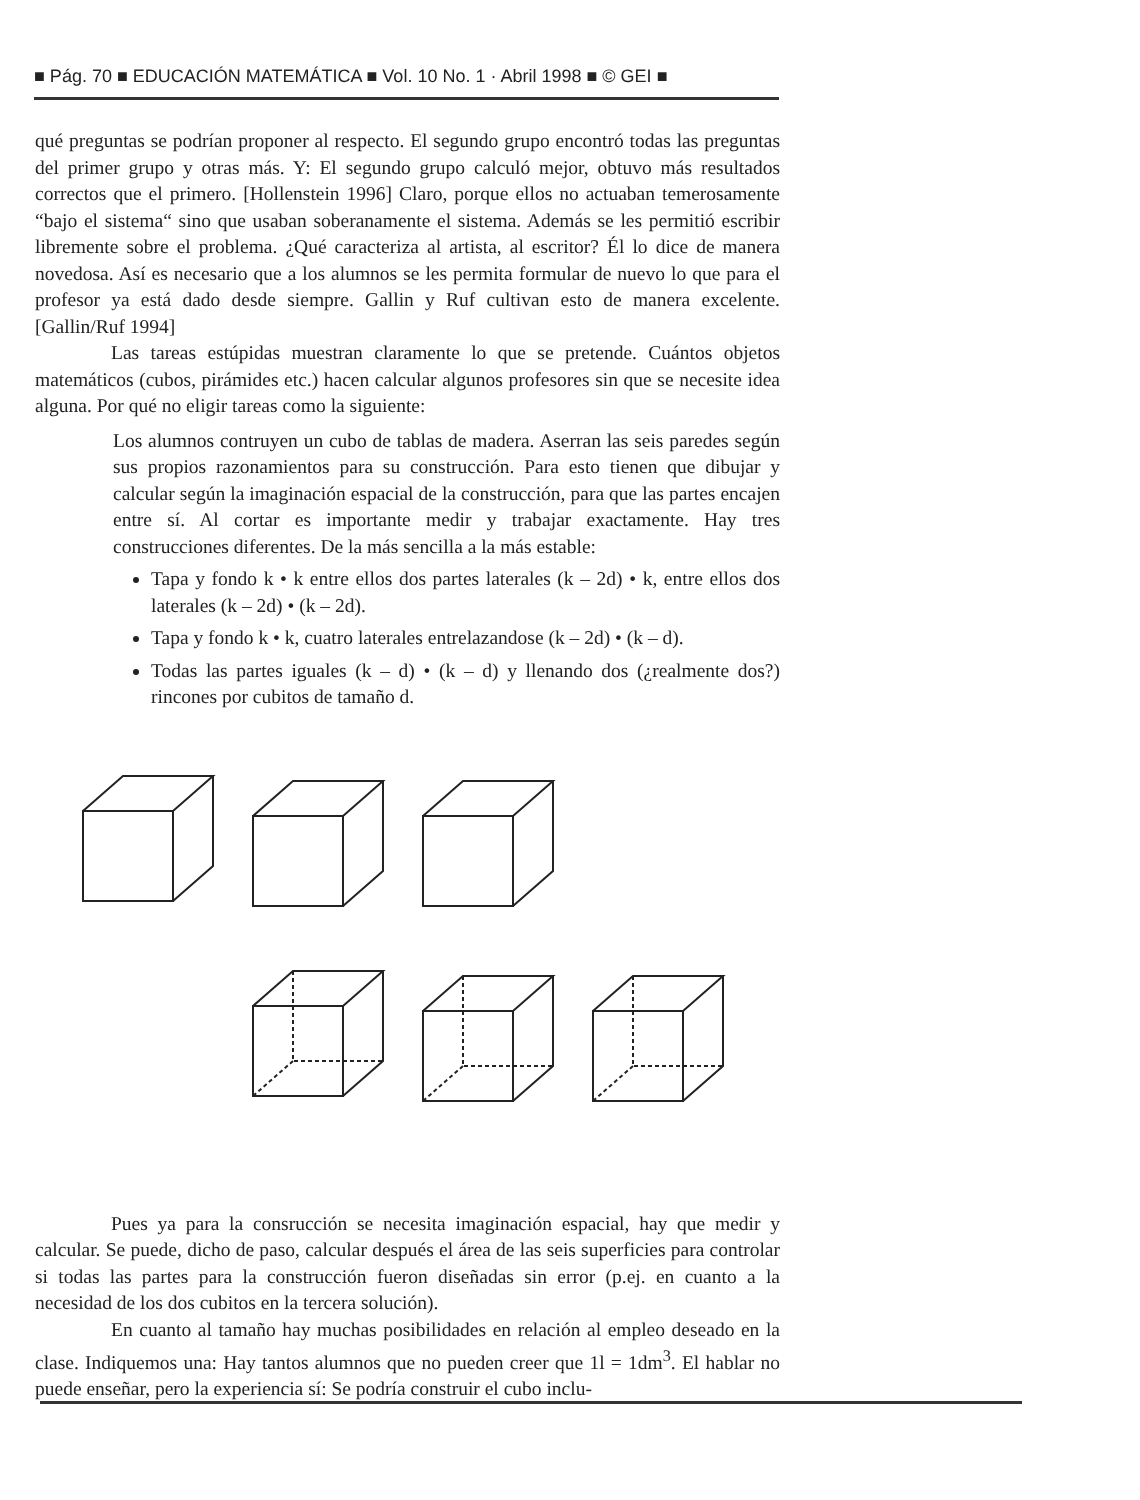■ Pág. 70 ■ EDUCACIÓN MATEMÁTICA ■ Vol. 10 No. 1 · Abril 1998 ■ © GEI ■
qué preguntas se podrían proponer al respecto. El segundo grupo encontró todas las preguntas del primer grupo y otras más. Y: El segundo grupo calculó mejor, obtuvo más resultados correctos que el primero. [Hollenstein 1996] Claro, porque ellos no actuaban temerosamente “bajo el sistema“ sino que usaban soberanamente el sistema. Además se les permitió escribir libremente sobre el problema. ¿Qué caracteriza al artista, al escritor? Él lo dice de manera novedosa. Así es necesario que a los alumnos se les permita formular de nuevo lo que para el profesor ya está dado desde siempre. Gallin y Ruf cultivan esto de manera excelente. [Gallin/Ruf 1994]
Las tareas estúpidas muestran claramente lo que se pretende. Cuántos objetos matemáticos (cubos, pirámides etc.) hacen calcular algunos profesores sin que se necesite idea alguna. Por qué no eligir tareas como la siguiente:
Los alumnos contruyen un cubo de tablas de madera. Aserran las seis paredes según sus propios razonamientos para su construcción. Para esto tienen que dibujar y calcular según la imaginación espacial de la construcción, para que las partes encajen entre sí. Al cortar es importante medir y trabajar exactamente. Hay tres construcciones diferentes. De la más sencilla a la más estable:
Tapa y fondo k • k entre ellos dos partes laterales (k – 2d) • k, entre ellos dos laterales (k – 2d) • (k – 2d).
Tapa y fondo k • k, cuatro laterales entrelazandose (k – 2d) • (k – d).
Todas las partes iguales (k – d) • (k – d) y llenando dos (¿realmente dos?) rincones por cubitos de tamaño d.
Pues ya para la consrucción se necesita imaginación espacial, hay que medir y calcular. Se puede, dicho de paso, calcular después el área de las seis superficies para controlar si todas las partes para la construcción fueron diseñadas sin error (p.ej. en cuanto a la necesidad de los dos cubitos en la tercera solución).
En cuanto al tamaño hay muchas posibilidades en relación al empleo deseado en la clase. Indiquemos una: Hay tantos alumnos que no pueden creer que 1l = 1dm<sup>3</sup>. El hablar no puede enseñar, pero la experiencia sí: Se podría construir el cubo inclu-